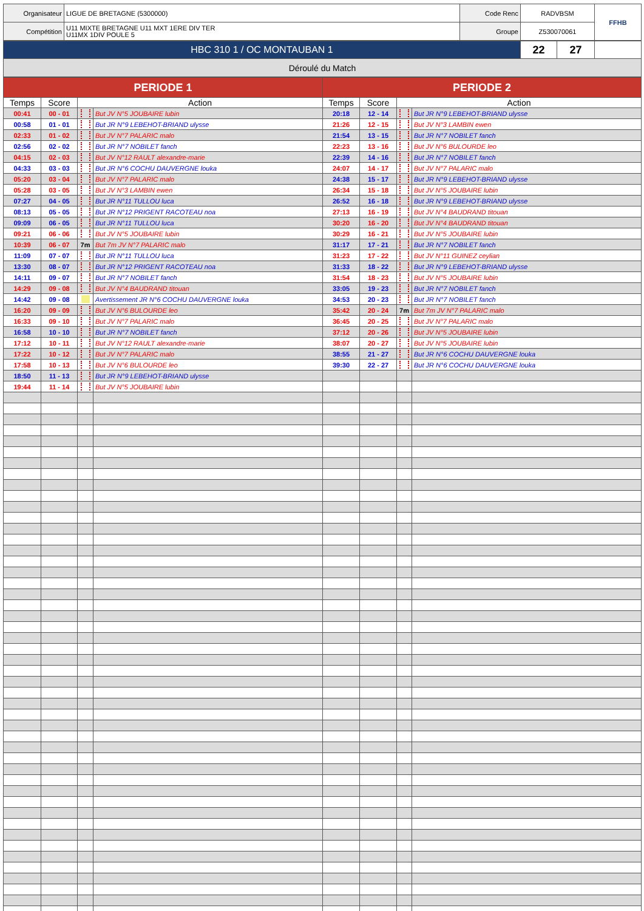| Organisateur | LIGUE DE BRETAGNE (5300000) | Code Renc | RADVBSM | FFHB |
| Compétition | U11 MIXTE BRETAGNE U11 MXT 1ERE DIV TER U11MX 1DIV POULE 5 | Groupe | Z530070061 | |
| HBC 310 1 / OC MONTAUBAN 1 | 22 | 27 | |
| Déroulé du Match | | | |
| PERIODE 1 | | | | PERIODE 2 | | | |
| --- | --- | --- | --- | --- | --- | --- | --- |
| Temps | Score | Action | | Temps | Score | Action | |
| 00:41 | 00 - 01 | | But JV N°5 JOUBAIRE lubin | 20:18 | 12 - 14 | | But JR N°9 LEBEHOT-BRIAND ulysse |
| 00:58 | 01 - 01 | | But JR N°9 LEBEHOT-BRIAND ulysse | 21:26 | 12 - 15 | | But JV N°3 LAMBIN ewen |
| 02:33 | 01 - 02 | | But JV N°7 PALARIC malo | 21:54 | 13 - 15 | | But JR N°7 NOBILET fanch |
| 02:56 | 02 - 02 | | But JR N°7 NOBILET fanch | 22:23 | 13 - 16 | | But JV N°6 BULOURDE leo |
| 04:15 | 02 - 03 | | But JV N°12 RAULT alexandre-marie | 22:39 | 14 - 16 | | But JR N°7 NOBILET fanch |
| 04:33 | 03 - 03 | | But JR N°6 COCHU DAUVERGNE louka | 24:07 | 14 - 17 | | But JV N°7 PALARIC malo |
| 05:20 | 03 - 04 | | But JV N°7 PALARIC malo | 24:38 | 15 - 17 | | But JR N°9 LEBEHOT-BRIAND ulysse |
| 05:28 | 03 - 05 | | But JV N°3 LAMBIN ewen | 26:34 | 15 - 18 | | But JV N°5 JOUBAIRE lubin |
| 07:27 | 04 - 05 | | But JR N°11 TULLOU luca | 26:52 | 16 - 18 | | But JR N°9 LEBEHOT-BRIAND ulysse |
| 08:13 | 05 - 05 | | But JR N°12 PRIGENT RACOTEAU noa | 27:13 | 16 - 19 | | But JV N°4 BAUDRAND titouan |
| 09:09 | 06 - 05 | | But JR N°11 TULLOU luca | 30:20 | 16 - 20 | | But JV N°4 BAUDRAND titouan |
| 09:21 | 06 - 06 | | But JV N°5 JOUBAIRE lubin | 30:29 | 16 - 21 | | But JV N°5 JOUBAIRE lubin |
| 10:39 | 06 - 07 | 7m | But 7m JV N°7 PALARIC malo | 31:17 | 17 - 21 | | But JR N°7 NOBILET fanch |
| 11:09 | 07 - 07 | | But JR N°11 TULLOU luca | 31:23 | 17 - 22 | | But JV N°11 GUINEZ ceylian |
| 13:30 | 08 - 07 | | But JR N°12 PRIGENT RACOTEAU noa | 31:33 | 18 - 22 | | But JR N°9 LEBEHOT-BRIAND ulysse |
| 14:11 | 09 - 07 | | But JR N°7 NOBILET fanch | 31:54 | 18 - 23 | | But JV N°5 JOUBAIRE lubin |
| 14:29 | 09 - 08 | | But JV N°4 BAUDRAND titouan | 33:05 | 19 - 23 | | But JR N°7 NOBILET fanch |
| 14:42 | 09 - 08 | | Avertissement JR N°6 COCHU DAUVERGNE louka | 34:53 | 20 - 23 | | But JR N°7 NOBILET fanch |
| 16:20 | 09 - 09 | | But JV N°6 BULOURDE leo | 35:42 | 20 - 24 | 7m | But 7m JV N°7 PALARIC malo |
| 16:33 | 09 - 10 | | But JV N°7 PALARIC malo | 36:45 | 20 - 25 | | But JV N°7 PALARIC malo |
| 16:58 | 10 - 10 | | But JR N°7 NOBILET fanch | 37:12 | 20 - 26 | | But JV N°5 JOUBAIRE lubin |
| 17:12 | 10 - 11 | | But JV N°12 RAULT alexandre-marie | 38:07 | 20 - 27 | | But JV N°5 JOUBAIRE lubin |
| 17:22 | 10 - 12 | | But JV N°7 PALARIC malo | 38:55 | 21 - 27 | | But JR N°6 COCHU DAUVERGNE louka |
| 17:58 | 10 - 13 | | But JV N°6 BULOURDE leo | 39:30 | 22 - 27 | | But JR N°6 COCHU DAUVERGNE louka |
| 18:50 | 11 - 13 | | But JR N°9 LEBEHOT-BRIAND ulysse | | | | |
| 19:44 | 11 - 14 | | But JV N°5 JOUBAIRE lubin | | | | |